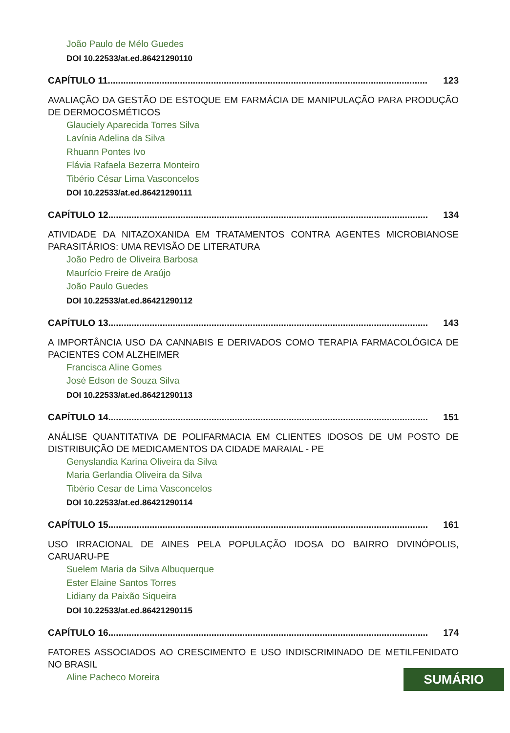João Paulo de Mélo Guedes
DOI 10.22533/at.ed.86421290110
CAPÍTULO 11............................................................................................................................ 123
AVALIAÇÃO DA GESTÃO DE ESTOQUE EM FARMÁCIA DE MANIPULAÇÃO PARA PRODUÇÃO DE DERMOCOSMÉTICOS
Glauciely Aparecida Torres Silva
Lavínia Adelina da Silva
Rhuann Pontes Ivo
Flávia Rafaela Bezerra Monteiro
Tibério César Lima Vasconcelos
DOI 10.22533/at.ed.86421290111
CAPÍTULO 12............................................................................................................................ 134
ATIVIDADE DA NITAZOXANIDA EM TRATAMENTOS CONTRA AGENTES MICROBIANOSE PARASITÁRIOS: UMA REVISÃO DE LITERATURA
João Pedro de Oliveira Barbosa
Maurício Freire de Araújo
João Paulo Guedes
DOI 10.22533/at.ed.86421290112
CAPÍTULO 13............................................................................................................................ 143
A IMPORTÂNCIA USO DA CANNABIS E DERIVADOS COMO TERAPIA FARMACOLÓGICA DE PACIENTES COM ALZHEIMER
Francisca Aline Gomes
José Edson de Souza Silva
DOI 10.22533/at.ed.86421290113
CAPÍTULO 14............................................................................................................................ 151
ANÁLISE QUANTITATIVA DE POLIFARMACIA EM CLIENTES IDOSOS DE UM POSTO DE DISTRIBUIÇÃO DE MEDICAMENTOS DA CIDADE MARAIAL - PE
Genyslandia Karina Oliveira da Silva
Maria Gerlandia Oliveira da Silva
Tibério Cesar de Lima Vasconcelos
DOI 10.22533/at.ed.86421290114
CAPÍTULO 15............................................................................................................................ 161
USO IRRACIONAL DE AINES PELA POPULAÇÃO IDOSA DO BAIRRO DIVINÓPOLIS, CARUARU-PE
Suelem Maria da Silva Albuquerque
Ester Elaine Santos Torres
Lidiany da Paixão Siqueira
DOI 10.22533/at.ed.86421290115
CAPÍTULO 16............................................................................................................................ 174
FATORES ASSOCIADOS AO CRESCIMENTO E USO INDISCRIMINADO DE METILFENIDATO NO BRASIL
Aline Pacheco Moreira
SUMÁRIO